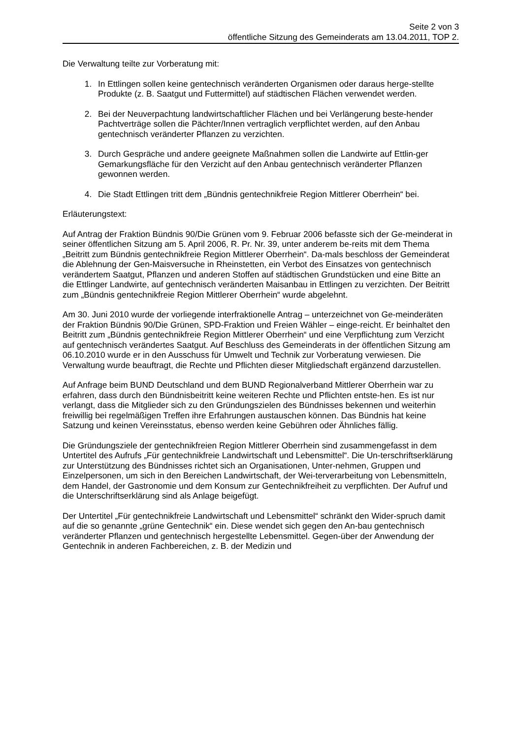Seite 2 von 3
öffentliche Sitzung des Gemeinderats am 13.04.2011, TOP 2.
Die Verwaltung teilte zur Vorberatung mit:
1. In Ettlingen sollen keine gentechnisch veränderten Organismen oder daraus herge-stellte Produkte (z. B. Saatgut und Futtermittel) auf städtischen Flächen verwendet werden.
2. Bei der Neuverpachtung landwirtschaftlicher Flächen und bei Verlängerung beste-hender Pachtverträge sollen die Pächter/Innen vertraglich verpflichtet werden, auf den Anbau gentechnisch veränderter Pflanzen zu verzichten.
3. Durch Gespräche und andere geeignete Maßnahmen sollen die Landwirte auf Ettlin-ger Gemarkungsfläche für den Verzicht auf den Anbau gentechnisch veränderter Pflanzen gewonnen werden.
4. Die Stadt Ettlingen tritt dem „Bündnis gentechnikfreie Region Mittlerer Oberrhein“ bei.
Erläuterungstext:
Auf Antrag der Fraktion Bündnis 90/Die Grünen vom 9. Februar 2006 befasste sich der Ge-meinderat in seiner öffentlichen Sitzung am 5. April 2006, R. Pr. Nr. 39, unter anderem be-reits mit dem Thema „Beitritt zum Bündnis gentechnikfreie Region Mittlerer Oberrhein“. Da-mals beschloss der Gemeinderat die Ablehnung der Gen-Maisversuche in Rheinstetten, ein Verbot des Einsatzes von gentechnisch verändertem Saatgut, Pflanzen und anderen Stoffen auf städtischen Grundstücken und eine Bitte an die Ettlinger Landwirte, auf gentechnisch veränderten Maisanbau in Ettlingen zu verzichten. Der Beitritt zum „Bündnis gentechnikfreie Region Mittlerer Oberrhein“ wurde abgelehnt.
Am 30. Juni 2010 wurde der vorliegende interfraktionelle Antrag – unterzeichnet von Ge-meinderäten der Fraktion Bündnis 90/Die Grünen, SPD-Fraktion und Freien Wähler – einge-reicht. Er beinhaltet den Beitritt zum „Bündnis gentechnikfreie Region Mittlerer Oberrhein“ und eine Verpflichtung zum Verzicht auf gentechnisch verändertes Saatgut. Auf Beschluss des Gemeinderats in der öffentlichen Sitzung am 06.10.2010 wurde er in den Ausschuss für Umwelt und Technik zur Vorberatung verwiesen. Die Verwaltung wurde beauftragt, die Rechte und Pflichten dieser Mitgliedschaft ergänzend darzustellen.
Auf Anfrage beim BUND Deutschland und dem BUND Regionalverband Mittlerer Oberrhein war zu erfahren, dass durch den Bündnisbeitritt keine weiteren Rechte und Pflichten entste-hen. Es ist nur verlangt, dass die Mitglieder sich zu den Gründungszielen des Bündnisses bekennen und weiterhin freiwillig bei regelmäßigen Treffen ihre Erfahrungen austauschen können. Das Bündnis hat keine Satzung und keinen Vereinsstatus, ebenso werden keine Gebühren oder Ähnliches fällig.
Die Gründungsziele der gentechnikfreien Region Mittlerer Oberrhein sind zusammengefasst in dem Untertitel des Aufrufs „Für gentechnikfreie Landwirtschaft und Lebensmittel“. Die Un-terschriftserklärung zur Unterstützung des Bündnisses richtet sich an Organisationen, Unter-nehmen, Gruppen und Einzelpersonen, um sich in den Bereichen Landwirtschaft, der Wei-terverarbeitung von Lebensmitteln, dem Handel, der Gastronomie und dem Konsum zur Gentechnikfreiheit zu verpflichten. Der Aufruf und die Unterschriftserklärung sind als Anlage beigefügt.
Der Untertitel „Für gentechnikfreie Landwirtschaft und Lebensmittel“ schränkt den Wider-spruch damit auf die so genannte „grüne Gentechnik“ ein. Diese wendet sich gegen den An-bau gentechnisch veränderter Pflanzen und gentechnisch hergestellte Lebensmittel. Gegen-über der Anwendung der Gentechnik in anderen Fachbereichen, z. B. der Medizin und